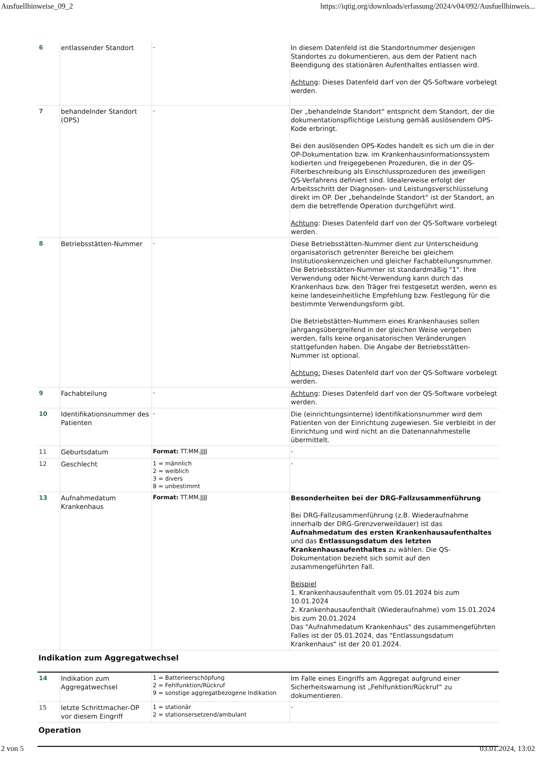Ausfuellhinweise_09_2 https://iqtig.org/downloads/erfassung/2024/v04/092/Ausfuellhinweis...
| 6 | entlassender Standort | - | In diesem Datenfeld ist die Standortnummer desjenigen Standortes zu dokumentieren, aus dem der Patient nach Beendigung des stationären Aufenthaltes entlassen wird. Achtung : Dieses Datenfeld darf von der QS-Software vorbelegt werden. |
| 7 | behandelnder Standort (OPS) | - | Der „behandelnde Standort“ entspricht dem Standort, der die dokumentationspflichtige Leistung gemäß auslösendem OPS-Kode erbringt. Bei den auslösenden OPS-Kodes handelt es sich um die in der OP-Dokumentation bzw. im Krankenhausinformationssystem kodierten und freigegebenen Prozeduren, die in der QS-Filterbeschreibung als Einschlussprozeduren des jeweiligen QS-Verfahrens definiert sind. Idealerweise erfolgt der Arbeitsschritt der Diagnosen- und Leistungsverschlüsselung direkt im OP. Der „behandelnde Standort“ ist der Standort, an dem die betreffende Operation durchgeführt wird. Achtung : Dieses Datenfeld darf von der QS-Software vorbelegt werden. |
| 8 | Betriebsstätten-Nummer | - | Diese Betriebsstätten-Nummer dient zur Unterscheidung organisatorisch getrennter Bereiche bei gleichem Institutionskennzeichen und gleicher Fachabteilungsnummer. Die Betriebsstätten-Nummer ist standardmäßig "1". Ihre Verwendung oder Nicht-Verwendung kann durch das Krankenhaus bzw. den Träger frei festgesetzt werden, wenn es keine landeseinheitliche Empfehlung bzw. Festlegung für die bestimmte Verwendungsform gibt. Die Betriebstätten-Nummern eines Krankenhauses sollen jahrgangsübergreifend in der gleichen Weise vergeben werden, falls keine organisatorischen Veränderungen stattgefunden haben. Die Angabe der Betriebsstätten-Nummer ist optional. Achtung: Dieses Datenfeld darf von der QS-Software vorbelegt werden. |
| 9 | Fachabteilung | - | Achtung : Dieses Datenfeld darf von der QS-Software vorbelegt werden. |
| 10 | Identifikationsnummer des Patienten | - | Die (einrichtungsinterne) Identifikationsnummer wird dem Patienten von der Einrichtung zugewiesen. Sie verbleibt in der Einrichtung und wird nicht an die Datenannahmestelle übermittelt. |
| 11 | Geburtsdatum | Format: TT.MM.JJJJ | - |
| 12 | Geschlecht | 1 = männlich 2 = weiblich 3 = divers 8 = unbestimmt | - |
| 13 | Aufnahmedatum Krankenhaus | Format: TT.MM.JJJJ | Besonderheiten bei der DRG-Fallzusammenführung Bei DRG-Fallzusammenführung (z.B. Wiederaufnahme innerhalb der DRG-Grenzverweildauer) ist das Aufnahmedatum des ersten Krankenhausaufenthaltes und das Entlassungsdatum des letzten Krankenhausaufenthaltes zu wählen. Die QS-Dokumentation bezieht sich somit auf den zusammengeführten Fall. Beispiel 1. Krankenhausaufenthalt vom 05.01.2024 bis zum 10.01.2024 2. Krankenhausaufenthalt (Wiederaufnahme) vom 15.01.2024 bis zum 20.01.2024 Das "Aufnahmedatum Krankenhaus" des zusammengeführten Falles ist der 05.01.2024, das "Entlassungsdatum Krankenhaus" ist der 20.01.2024. |
Indikation zum Aggregatwechsel
| 14 | Indikation zum Aggregatwechsel | 1 = Batterieerschöpfung 2 = Fehlfunktion/Rückruf 9 = sonstige aggregatbezogene Indikation | Im Falle eines Eingriffs am Aggregat aufgrund einer Sicherheitswarnung ist „Fehlfunktion/Rückruf“ zu dokumentieren. |
| 15 | letzte Schrittmacher-OP vor diesem Eingriff | 1 = stationär 2 = stationsersetzend/ambulant | - |
Operation
2 von 5 03.01.2024, 13:02